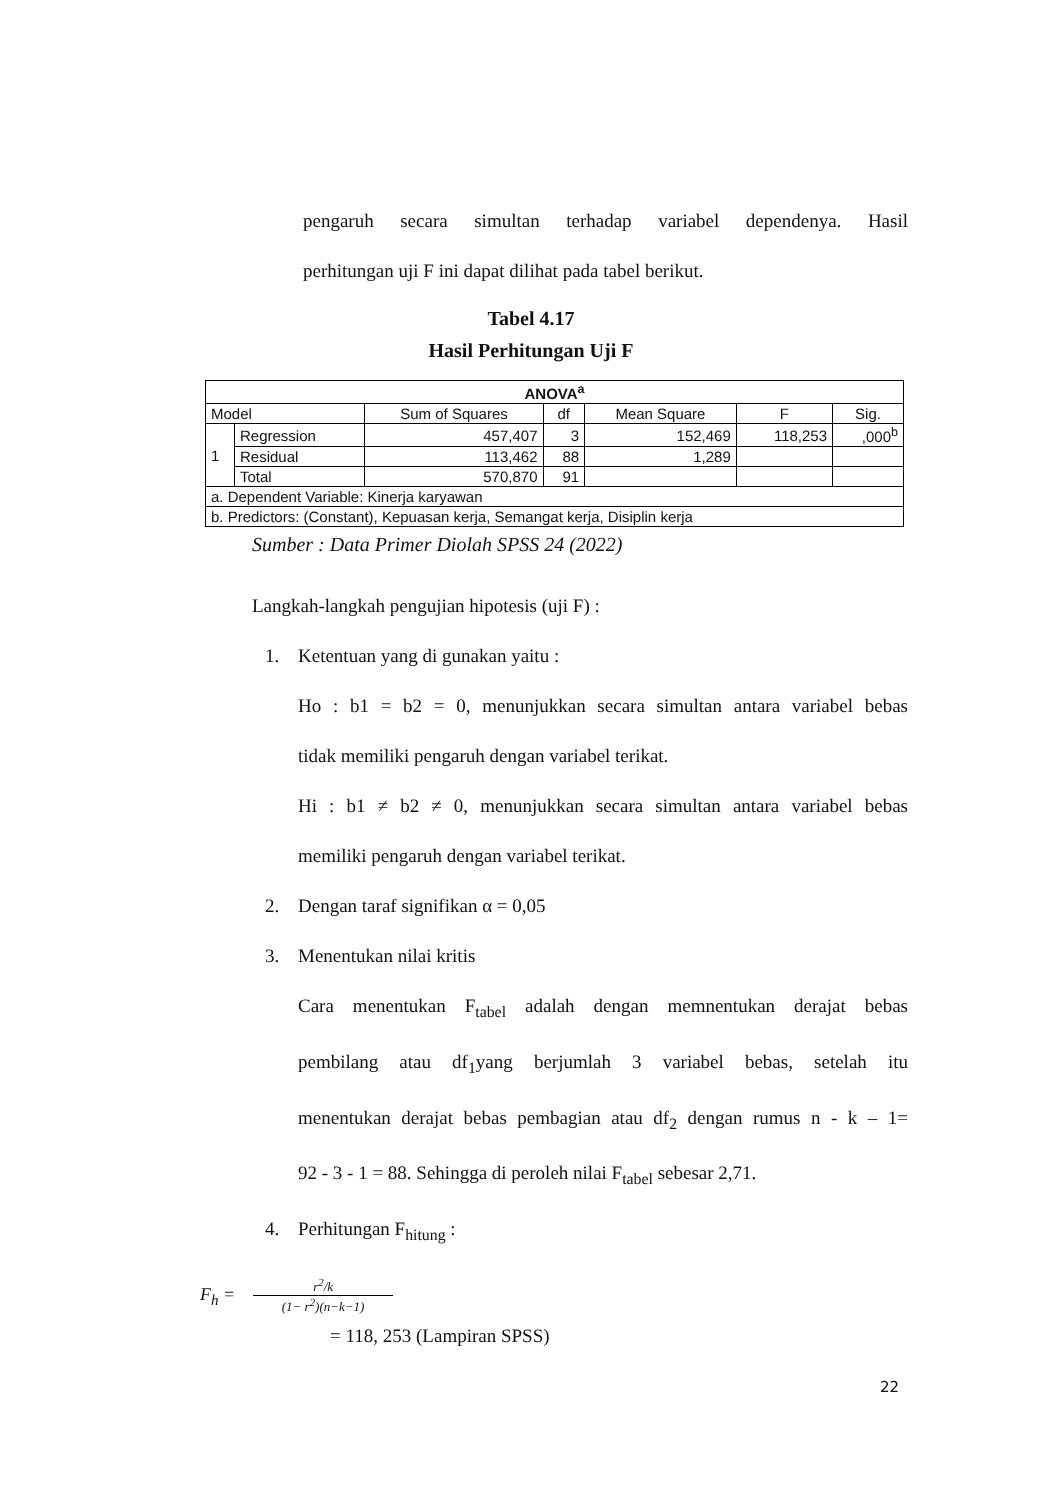pengaruh secara simultan terhadap variabel dependenya. Hasil
perhitungan uji F ini dapat dilihat pada tabel berikut.
Tabel 4.17
Hasil Perhitungan Uji F
| ANOVA<sup>a</sup> | | | | | | |
| --- | --- | --- | --- | --- | --- | --- |
| Model | | Sum of Squares | df | Mean Square | F | Sig. |
| 1 | Regression | 457,407 | 3 | 152,469 | 118,253 | ,000<sup>b</sup> |
| | Residual | 113,462 | 88 | 1,289 | | |
| | Total | 570,870 | 91 | | | |
| a. Dependent Variable: Kinerja karyawan | | | | | | |
| b. Predictors: (Constant), Kepuasan kerja, Semangat kerja, Disiplin kerja | | | | | | |
Sumber : Data Primer Diolah SPSS 24 (2022)
Langkah-langkah pengujian hipotesis (uji F) :
1. Ketentuan yang di gunakan yaitu :
Ho : b1 = b2 = 0, menunjukkan secara simultan antara variabel bebas
tidak memiliki pengaruh dengan variabel terikat.
Hi : b1 ≠ b2 ≠ 0, menunjukkan secara simultan antara variabel bebas
memiliki pengaruh dengan variabel terikat.
2. Dengan taraf signifikan α = 0,05
3. Menentukan nilai kritis
Cara menentukan F<sub>tabel</sub> adalah dengan memnentukan derajat bebas
pembilang atau df<sub>1</sub>yang berjumlah 3 variabel bebas, setelah itu
menentukan derajat bebas pembagian atau df<sub>2</sub> dengan rumus n - k – 1=
92 - 3 - 1 = 88. Sehingga di peroleh nilai F<sub>tabel</sub> sebesar 2,71.
4. Perhitungan F<sub>hitung</sub> :
F<sub>h</sub> =
r<sup>2</sup>/k
(1− r<sup>2</sup>)(n−k−1)
= 118, 253 (Lampiran SPSS)
22